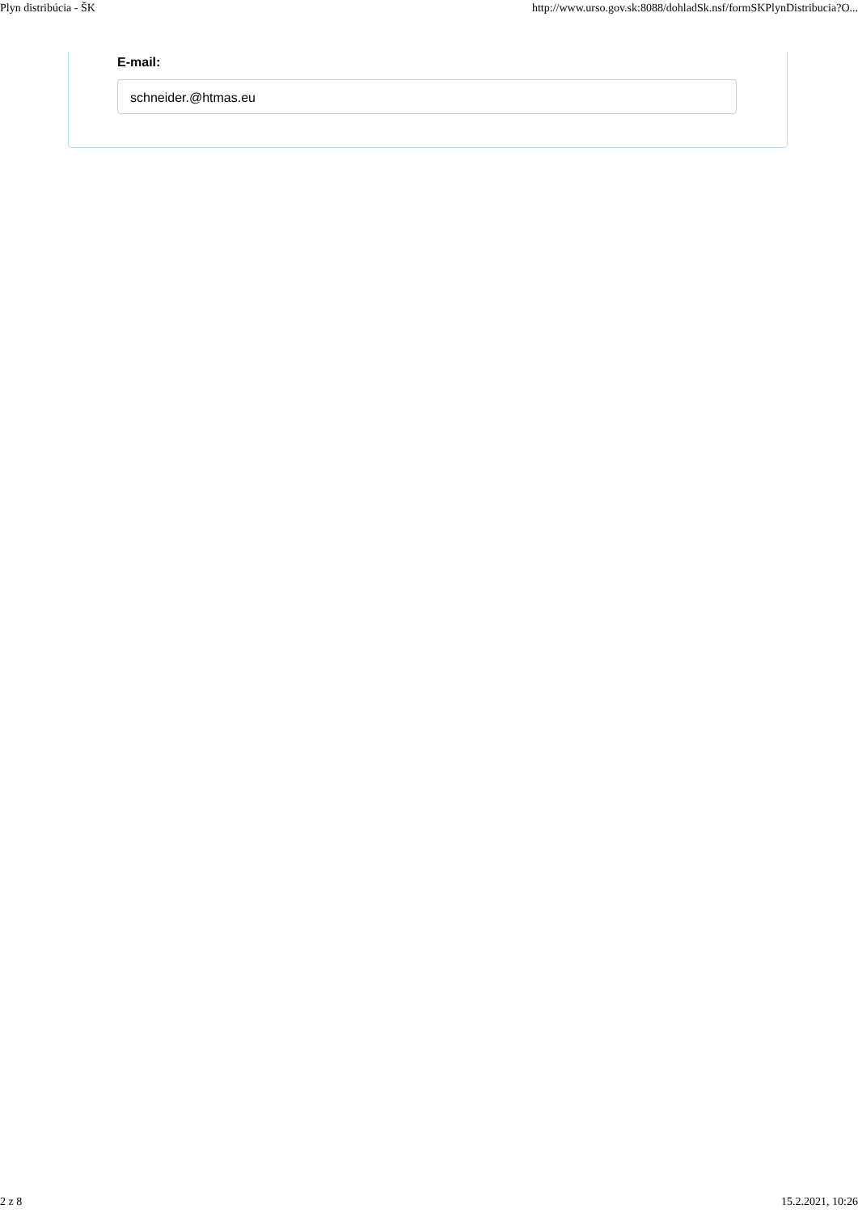Plyn distribúcia - ŠK http://www.urso.gov.sk:8088/dohladSk.nsf/formSKPlynDistribucia?O...
E-mail:
schneider.@htmas.eu
2 z 8 15.2.2021, 10:26